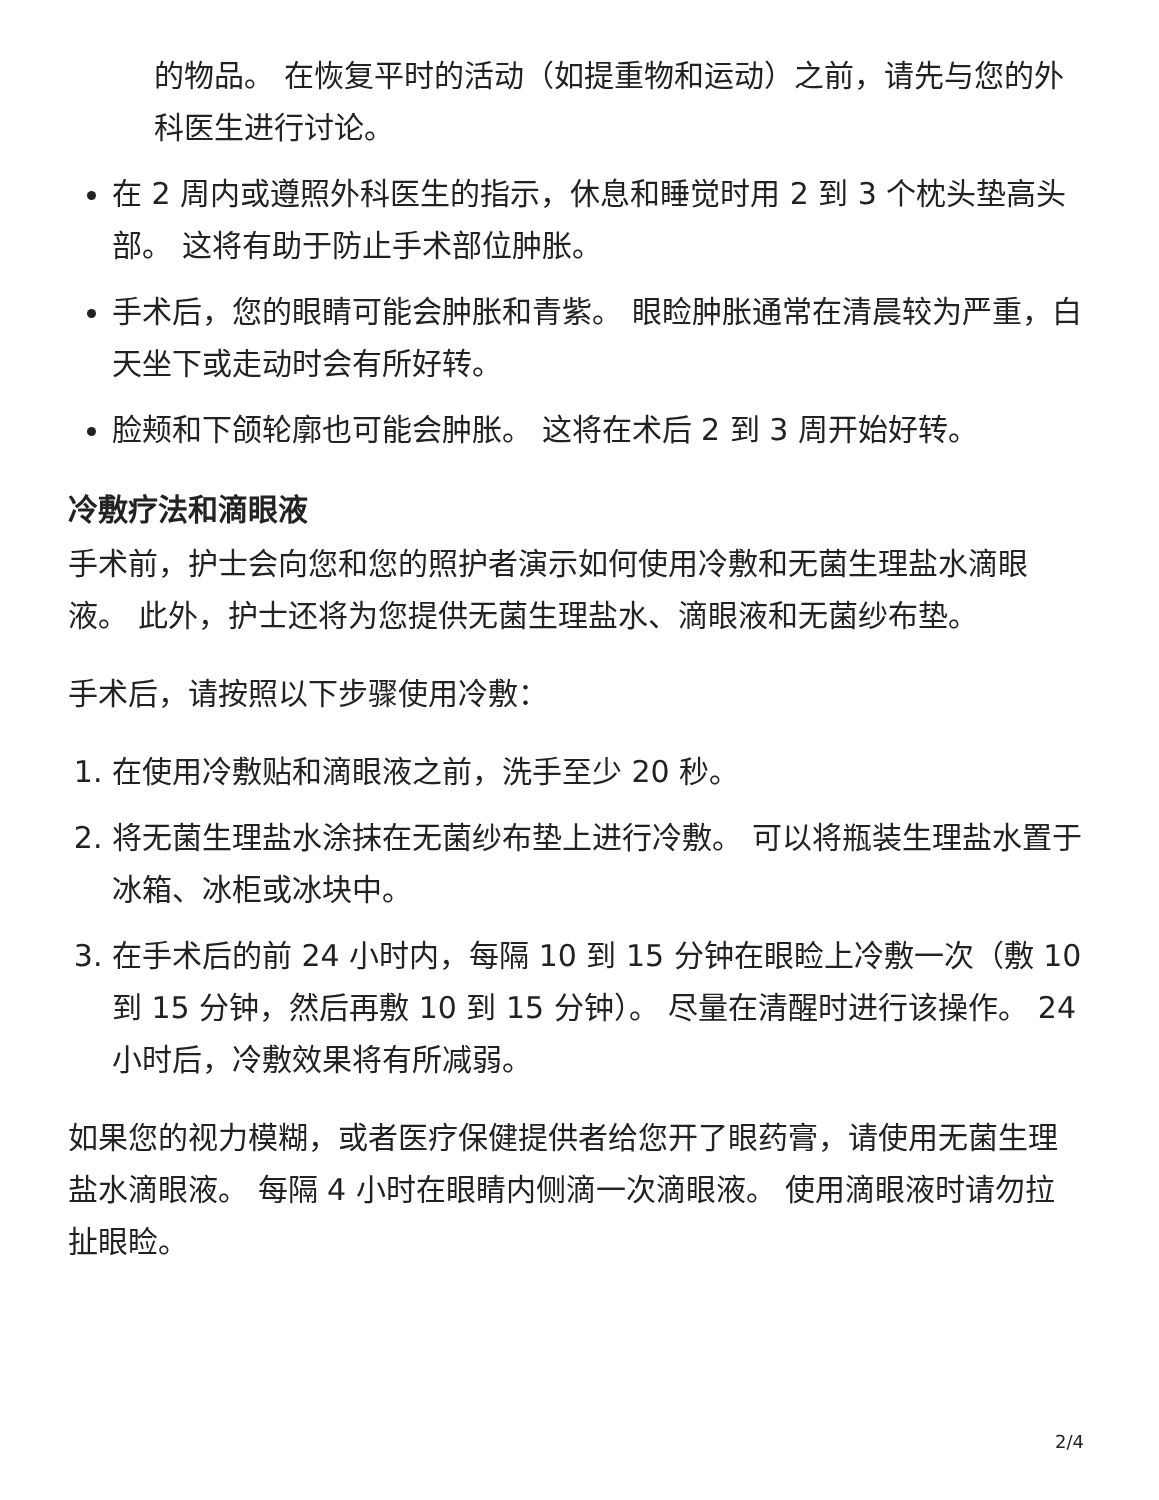的物品。 在恢复平时的活动（如提重物和运动）之前，请先与您的外科医生进行讨论。
在 2 周内或遵照外科医生的指示，休息和睡觉时用 2 到 3 个枕头垫高头部。 这将有助于防止手术部位肿胀。
手术后，您的眼睛可能会肿胀和青紫。 眼睑肿胀通常在清晨较为严重，白天坐下或走动时会有所好转。
脸颊和下颌轮廓也可能会肿胀。 这将在术后 2 到 3 周开始好转。
冷敷疗法和滴眼液
手术前，护士会向您和您的照护者演示如何使用冷敷和无菌生理盐水滴眼液。 此外，护士还将为您提供无菌生理盐水、滴眼液和无菌纱布垫。
手术后，请按照以下步骤使用冷敷：
1. 在使用冷敷贴和滴眼液之前，洗手至少 20 秒。
2. 将无菌生理盐水涂抹在无菌纱布垫上进行冷敷。 可以将瓶装生理盐水置于冰箱、冰柜或冰块中。
3. 在手术后的前 24 小时内，每隔 10 到 15 分钟在眼睑上冷敷一次（敷 10 到 15 分钟，然后再敷 10 到 15 分钟）。 尽量在清醒时进行该操作。 24 小时后，冷敷效果将有所减弱。
如果您的视力模糊，或者医疗保健提供者给您开了眼药膏，请使用无菌生理盐水滴眼液。 每隔 4 小时在眼睛内侧滴一次滴眼液。 使用滴眼液时请勿拉扯眼睑。
2/4